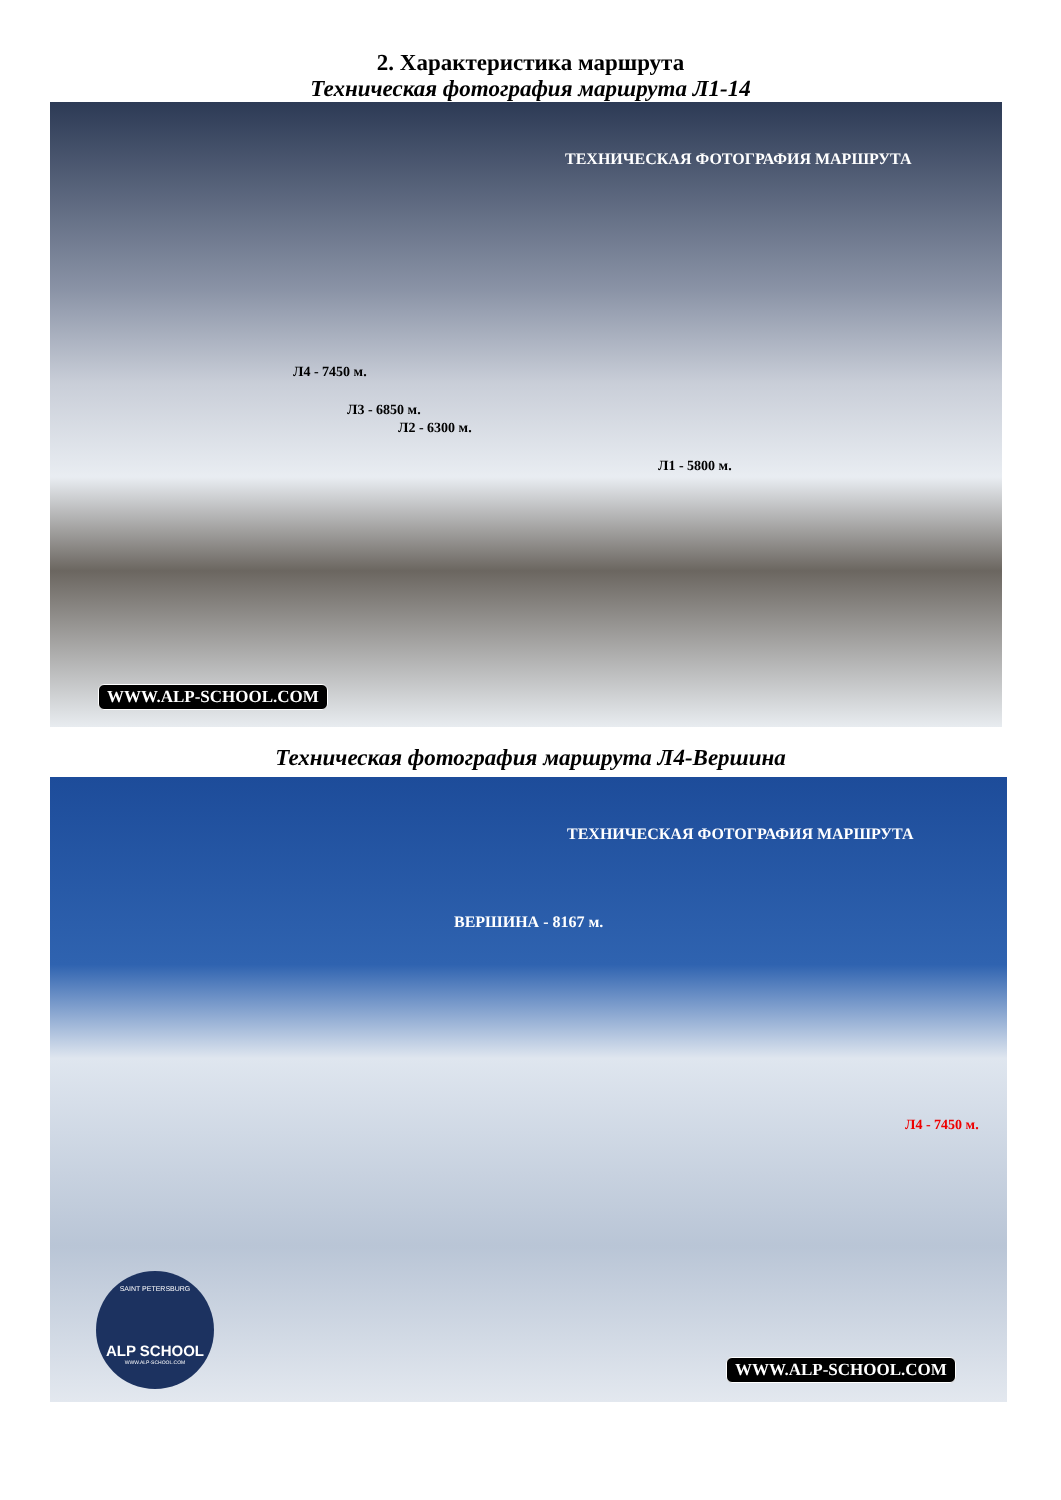2. Характеристика маршрута
Техническая фотография маршрута Л1-14
ТЕХНИЧЕСКАЯ ФОТОГРАФИЯ МАРШРУТА
Л4 - 7450 м.
Л3 - 6850 м.
Л2 - 6300 м.
Л1 - 5800 м.
WWW.ALP-SCHOOL.COM
Техническая фотография маршрута Л4-Вершина
ТЕХНИЧЕСКАЯ ФОТОГРАФИЯ МАРШРУТА
ВЕРШИНА - 8167 м.
Л4 - 7450 м.
SAINT PETERSBURG
ALP SCHOOL
WWW.ALP-SCHOOL.COM
WWW.ALP-SCHOOL.COM